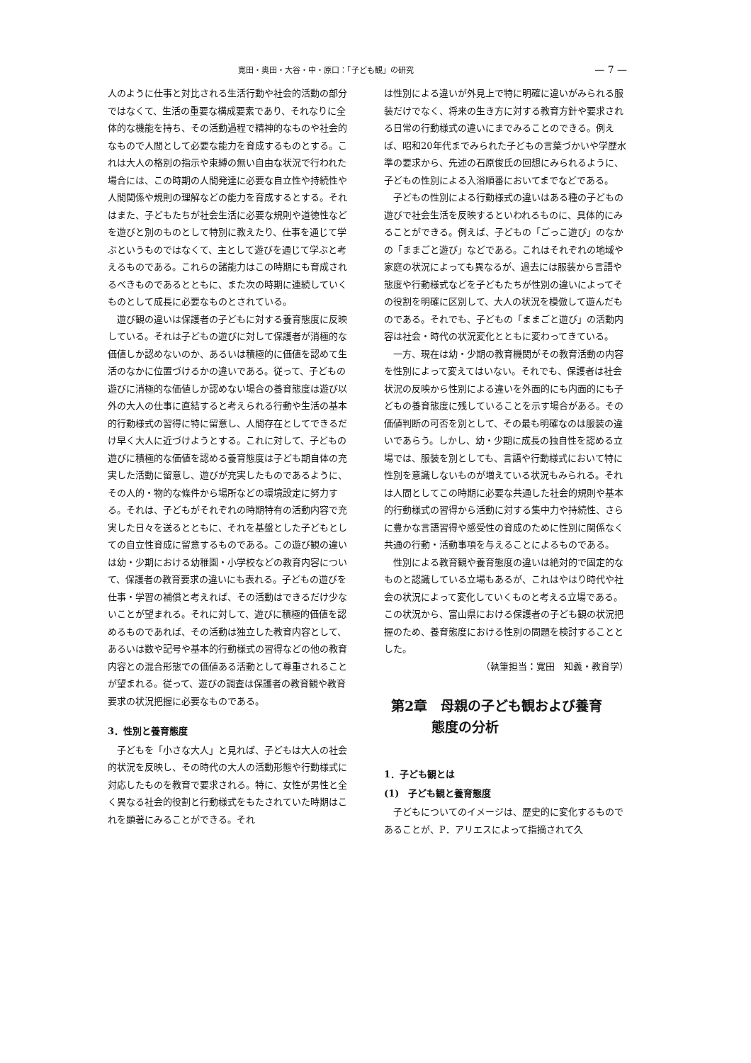寛田・奥田・大谷・中・原口：「子ども観」の研究 — 7 —
人のように仕事と対比される生活行動や社会的活動の部分ではなくて、生活の重要な構成要素であり、それなりに全体的な機能を持ち、その活動過程で精神的なものや社会的なもので人間として必要な能力を育成するものとする。これは大人の格別の指示や束縛の無い自由な状況で行われた場合には、この時期の人間発達に必要な自立性や持続性や人間関係や規則の理解などの能力を育成するとする。それはまた、子どもたちが社会生活に必要な規則や道徳性などを遊びと別のものとして特別に教えたり、仕事を通じて学ぶというものではなくて、主として遊びを通じて学ぶと考えるものである。これらの諸能力はこの時期にも育成されるべきものであるとともに、また次の時期に連続していくものとして成長に必要なものとされている。
遊び観の違いは保護者の子どもに対する養育態度に反映している。それは子どもの遊びに対して保護者が消極的な価値しか認めないのか、あるいは積極的に価値を認めて生活のなかに位置づけるかの違いである。従って、子どもの遊びに消極的な価値しか認めない場合の養育態度は遊び以外の大人の仕事に直結すると考えられる行動や生活の基本的行動様式の習得に特に留意し、人間存在としてできるだけ早く大人に近づけようとする。これに対して、子どもの遊びに積極的な価値を認める養育態度は子ども期自体の充実した活動に留意し、遊びが充実したものであるように、その人的・物的な條件から場所などの環境設定に努力する。それは、子どもがそれぞれの時期特有の活動内容で充実した日々を送るとともに、それを基盤とした子どもとしての自立性育成に留意するものである。この遊び観の違いは幼・少期における幼稚園・小学校などの教育内容について、保護者の教育要求の違いにも表れる。子どもの遊びを仕事・学習の補償と考えれば、その活動はできるだけ少ないことが望まれる。それに対して、遊びに積極的価値を認めるものであれば、その活動は独立した教育内容として、あるいは数や記号や基本的行動様式の習得などの他の教育内容との混合形態での価値ある活動として尊重されることが望まれる。従って、遊びの調査は保護者の教育観や教育要求の状況把握に必要なものである。
3．性別と養育態度
子どもを「小さな大人」と見れば、子どもは大人の社会的状況を反映し、その時代の大人の活動形態や行動様式に対応したものを教育で要求される。特に、女性が男性と全く異なる社会的役割と行動様式をもたされていた時期はこれを顕著にみることができる。それ
は性別による違いが外見上で特に明確に違いがみられる服装だけでなく、将来の生き方に対する教育方針や要求される日常の行動様式の違いにまでみることのできる。例えば、昭和20年代までみられた子どもの言葉づかいや学歴水準の要求から、先述の石原俊氏の回想にみられるように、子どもの性別による入浴順番においてまでなどである。
子どもの性別による行動様式の違いはある種の子どもの遊びで社会生活を反映するといわれるものに、具体的にみることができる。例えば、子どもの「ごっこ遊び」のなかの「ままごと遊び」などである。これはそれぞれの地域や家庭の状況によっても異なるが、過去には服装から言語や態度や行動様式などを子どもたちが性別の違いによってその役割を明確に区別して、大人の状況を模倣して遊んだものである。それでも、子どもの「ままごと遊び」の活動内容は社会・時代の状況変化とともに変わってきている。
一方、現在は幼・少期の教育機関がその教育活動の内容を性別によって変えてはいない。それでも、保護者は社会状況の反映から性別による違いを外面的にも内面的にも子どもの養育態度に残していることを示す場合がある。その価値判断の可否を別として、その最も明確なのは服装の違いであらう。しかし、幼・少期に成長の独自性を認める立場では、服装を別としても、言語や行動様式において特に性別を意識しないものが増えている状況もみられる。それは人間としてこの時期に必要な共通した社会的規則や基本的行動様式の習得から活動に対する集中力や持続性、さらに豊かな言語習得や感受性の育成のために性別に関係なく共通の行動・活動事項を与えることによるものである。
性別による教育観や養育態度の違いは絶対的で固定的なものと認識している立場もあるが、これはやはり時代や社会の状況によって変化していくものと考える立場である。この状況から、富山県における保護者の子ども観の状況把握のため、養育態度における性別の問題を検討することとした。
（執筆担当：寛田　知義・教育学）
第2章　母親の子ども観および養育
　　　態度の分析
1．子ども観とは
(1)　子ども観と養育態度
子どもについてのイメージは、歴史的に変化するものであることが、P．アリエスによって指摘されて久